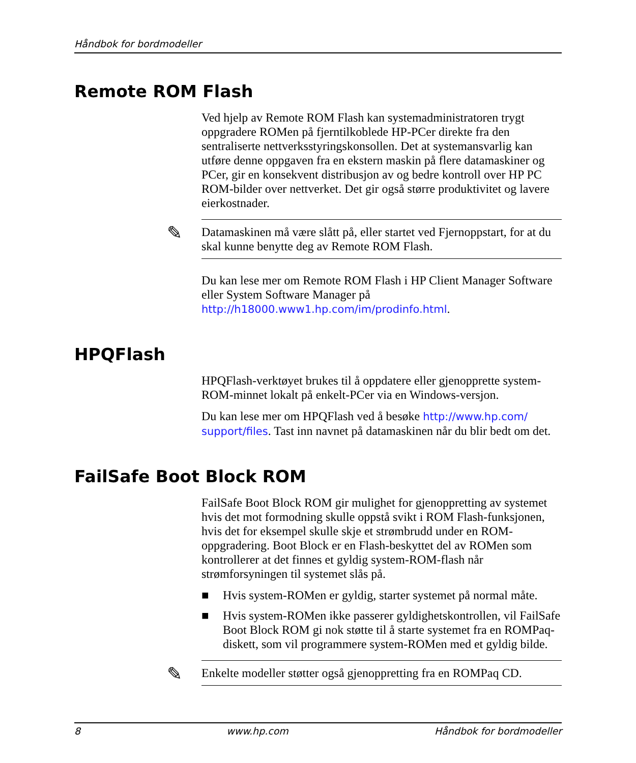Håndbok for bordmodeller
Remote ROM Flash
Ved hjelp av Remote ROM Flash kan systemadministratoren trygt oppgradere ROMen på fjerntilkoblede HP-PCer direkte fra den sentraliserte nettverksstyringskonsollen. Det at systemansvarlig kan utføre denne oppgaven fra en ekstern maskin på flere datamaskiner og PCer, gir en konsekvent distribusjon av og bedre kontroll over HP PC ROM-bilder over nettverket. Det gir også større produktivitet og lavere eierkostnader.
✎ Datamaskinen må være slått på, eller startet ved Fjernoppstart, for at du skal kunne benytte deg av Remote ROM Flash.
Du kan lese mer om Remote ROM Flash i HP Client Manager Software eller System Software Manager på http://h18000.www1.hp.com/im/prodinfo.html.
HPQFlash
HPQFlash-verktøyet brukes til å oppdatere eller gjenopprette system-ROM-minnet lokalt på enkelt-PCer via en Windows-versjon.
Du kan lese mer om HPQFlash ved å besøke http://www.hp.com/ support/files. Tast inn navnet på datamaskinen når du blir bedt om det.
FailSafe Boot Block ROM
FailSafe Boot Block ROM gir mulighet for gjenoppretting av systemet hvis det mot formodning skulle oppstå svikt i ROM Flash-funksjonen, hvis det for eksempel skulle skje et strømbrudd under en ROM- oppgradering. Boot Block er en Flash-beskyttet del av ROMen som kontrollerer at det finnes et gyldig system-ROM-flash når strømforsyningen til systemet slås på.
■ Hvis system-ROMen er gyldig, starter systemet på normal måte.
■ Hvis system-ROMen ikke passerer gyldighetskontrollen, vil FailSafe Boot Block ROM gi nok støtte til å starte systemet fra en ROMPaq-diskett, som vil programmere system-ROMen med et gyldig bilde.
✎ Enkelte modeller støtter også gjenoppretting fra en ROMPaq CD.
8 www.hp.com Håndbok for bordmodeller